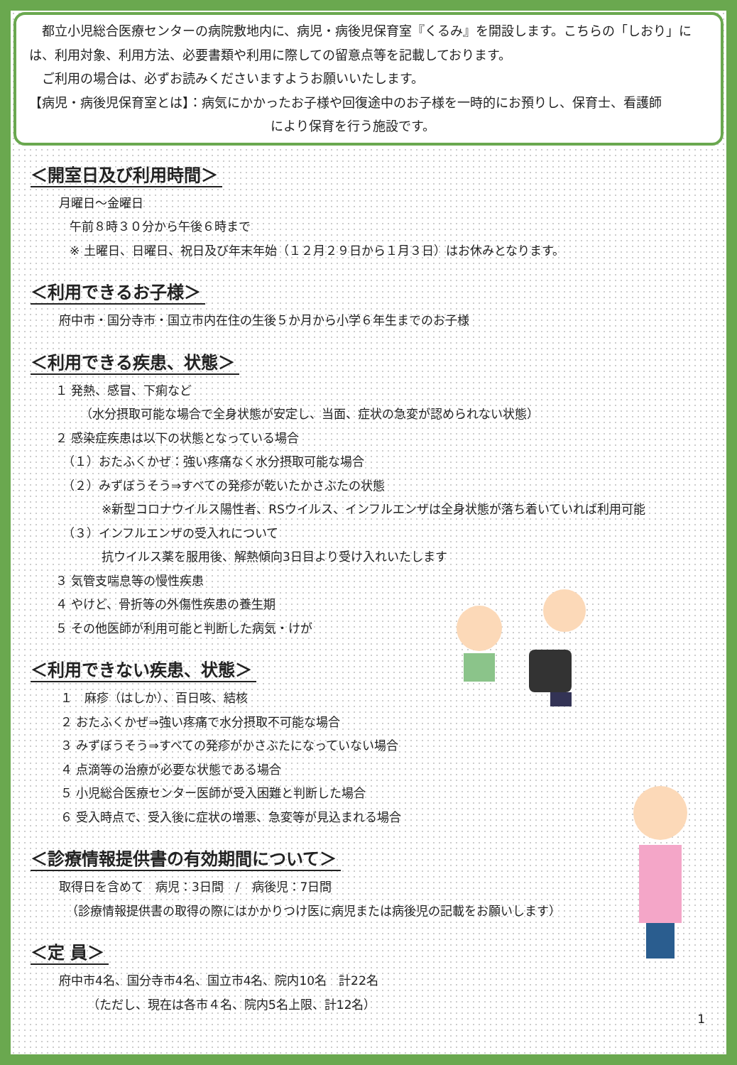都立小児総合医療センターの病院敷地内に、病児・病後児保育室『くるみ』を開設します。こちらの「しおり」には、利用対象、利用方法、必要書類や利用に際しての留意点等を記載しております。
　ご利用の場合は、必ずお読みくださいますようお願いいたします。
【病児・病後児保育室とは】：病気にかかったお子様や回復途中のお子様を一時的にお預りし、保育士、看護師
により保育を行う施設です。
＜開室日及び利用時間＞
月曜日～金曜日
午前８時３０分から午後６時まで
※ 土曜日、日曜日、祝日及び年末年始（１２月２９日から１月３日）はお休みとなります。
＜利用できるお子様＞
府中市・国分寺市・国立市内在住の生後５か月から小学６年生までのお子様
＜利用できる疾患、状態＞
１ 発熱、感冒、下痢など
（水分摂取可能な場合で全身状態が安定し、当面、症状の急変が認められない状態）
２ 感染症疾患は以下の状態となっている場合
（１）おたふくかぜ：強い疼痛なく水分摂取可能な場合
（２）みずぼうそう⇒すべての発疹が乾いたかさぶたの状態
※新型コロナウイルス陽性者、RSウイルス、インフルエンザは全身状態が落ち着いていれば利用可能
（３）インフルエンザの受入れについて
抗ウイルス薬を服用後、解熱傾向3日目より受け入れいたします
３ 気管支喘息等の慢性疾患
４ やけど、骨折等の外傷性疾患の養生期
５ その他医師が利用可能と判断した病気・けが
＜利用できない疾患、状態＞
１　麻疹（はしか）、百日咳、結核
２ おたふくかぜ⇒強い疼痛で水分摂取不可能な場合
３ みずぼうそう⇒すべての発疹がかさぶたになっていない場合
４ 点滴等の治療が必要な状態である場合
５ 小児総合医療センター医師が受入困難と判断した場合
６ 受入時点で、受入後に症状の増悪、急変等が見込まれる場合
＜診療情報提供書の有効期間について＞
取得日を含めて　病児：3日間　/　病後児：7日間
（診療情報提供書の取得の際にはかかりつけ医に病児または病後児の記載をお願いします）
＜定 員＞
府中市4名、国分寺市4名、国立市4名、院内10名　計22名
（ただし、現在は各市４名、院内5名上限、計12名）
1